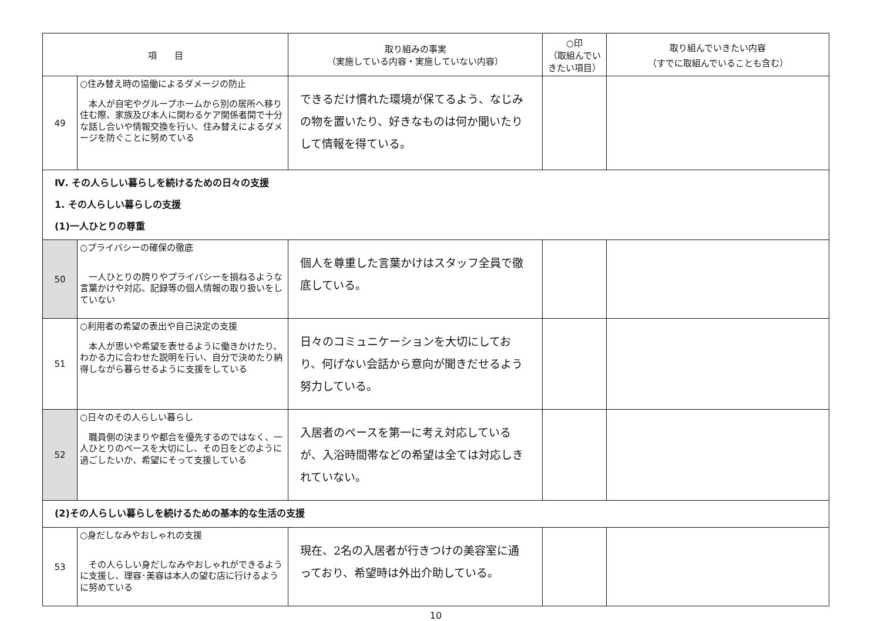| 項 目 | | 取り組みの事実 （実施している内容・実施していない内容） | ○印 （取組んでいきたい項目） | 取り組んでいきたい内容 （すでに取組んでいることも含む） |
| --- | --- | --- | --- | --- |
| 49 | ○住み替え時の協働によるダメージの防止 本人が自宅やグループホームから別の居所へ移り住む際、家族及び本人に関わるケア関係者間で十分な話し合いや情報交換を行い、住み替えによるダメージを防ぐことに努めている | できるだけ慣れた環境が保てるよう、なじみの物を置いたり、好きなものは何か聞いたりして情報を得ている。 | | |
| Ⅳ. その人らしい暮らしを続けるための日々の支援 1. その人らしい暮らしの支援 (1)一人ひとりの尊重 | | | | |
| 50 | ○プライバシーの確保の徹底 一人ひとりの誇りやプライバシーを損ねるような言葉かけや対応、記録等の個人情報の取り扱いをしていない | 個人を尊重した言葉かけはスタッフ全員で徹底している。 | | |
| 51 | ○利用者の希望の表出や自己決定の支援 本人が思いや希望を表せるように働きかけたり、わかる力に合わせた説明を行い、自分で決めたり納得しながら暮らせるように支援をしている | 日々のコミュニケーションを大切にしており、何げない会話から意向が聞きだせるよう努力している。 | | |
| 52 | ○日々のその人らしい暮らし 職員側の決まりや都合を優先するのではなく、一人ひとりのペースを大切にし、その日をどのように過ごしたいか、希望にそって支援している | 入居者のペースを第一に考え対応しているが、入浴時間帯などの希望は全ては対応しきれていない。 | | |
| (2)その人らしい暮らしを続けるための基本的な生活の支援 | | | | |
| 53 | ○身だしなみやおしゃれの支援 その人らしい身だしなみやおしゃれができるように支援し、理容･美容は本人の望む店に行けるように努めている | 現在、2名の入居者が行きつけの美容室に通っており、希望時は外出介助している。 | | |
10